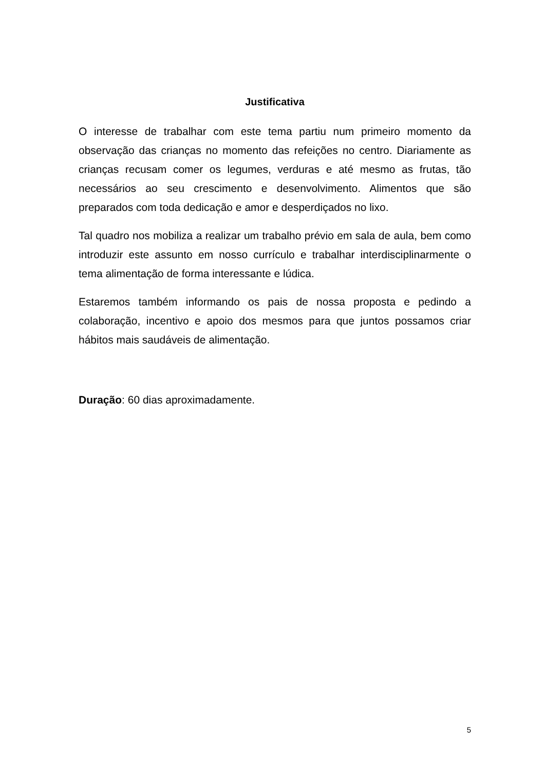Justificativa
O interesse de trabalhar com este tema partiu num primeiro momento da observação das crianças no momento das refeições no centro. Diariamente as crianças recusam comer os legumes, verduras e até mesmo as frutas, tão necessários ao seu crescimento e desenvolvimento. Alimentos que são preparados com toda dedicação e amor e desperdiçados no lixo.
Tal quadro nos mobiliza a realizar um trabalho prévio em sala de aula, bem como introduzir este assunto em nosso currículo e trabalhar interdisciplinarmente o tema alimentação de forma interessante e lúdica.
Estaremos também informando os pais de nossa proposta e pedindo a colaboração, incentivo e apoio dos mesmos para que juntos possamos criar hábitos mais saudáveis de alimentação.
Duração: 60 dias aproximadamente.
5